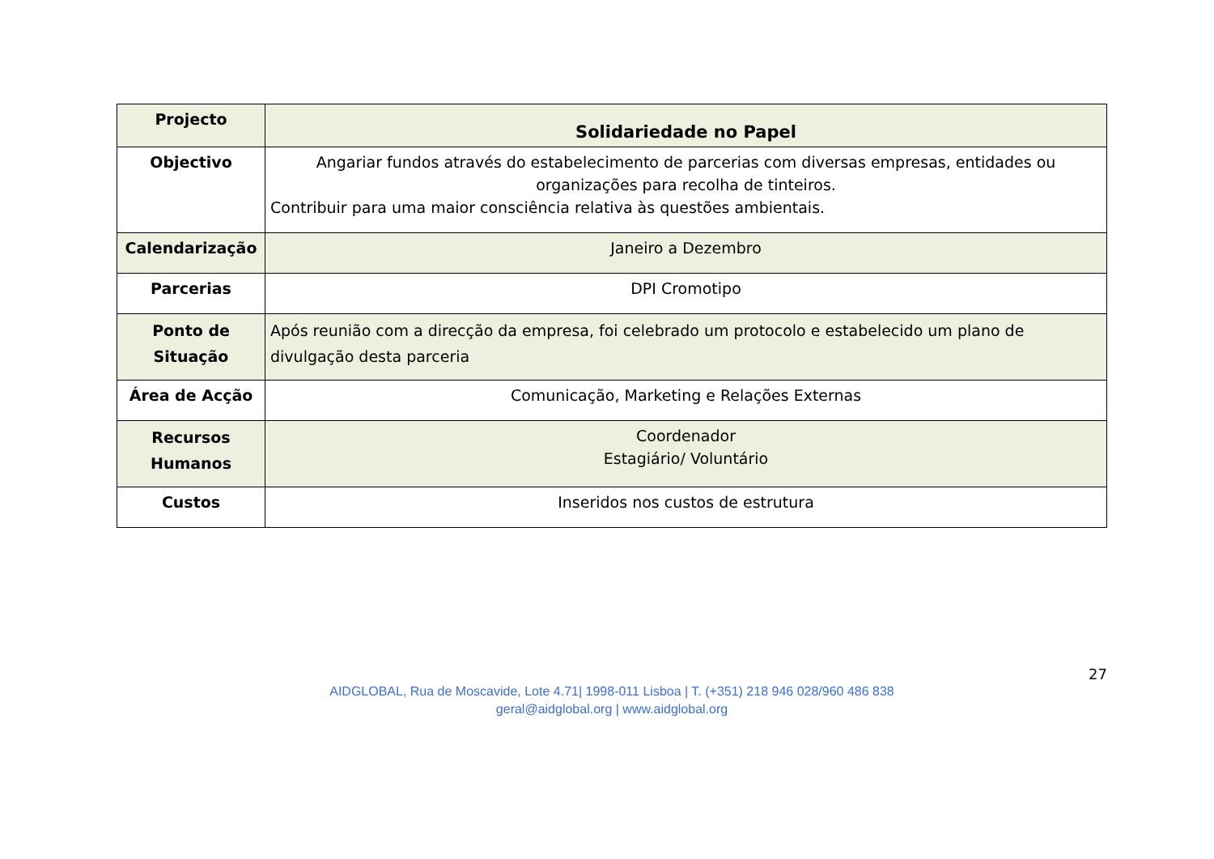| Projecto | Solidariedade no Papel |
| Objectivo | Angariar fundos através do estabelecimento de parcerias com diversas empresas, entidades ou organizações para recolha de tinteiros. Contribuir para uma maior consciência relativa às questões ambientais. |
| Calendarização | Janeiro a Dezembro |
| Parcerias | DPI Cromotipo |
| Ponto de Situação | Após reunião com a direcção da empresa, foi celebrado um protocolo e estabelecido um plano de divulgação desta parceria |
| Área de Acção | Comunicação, Marketing e Relações Externas |
| Recursos Humanos | Coordenador Estagiário/ Voluntário |
| Custos | Inseridos nos custos de estrutura |
27
AIDGLOBAL, Rua de Moscavide, Lote 4.71| 1998-011 Lisboa | T. (+351) 218 946 028/960 486 838
geral@aidglobal.org | www.aidglobal.org